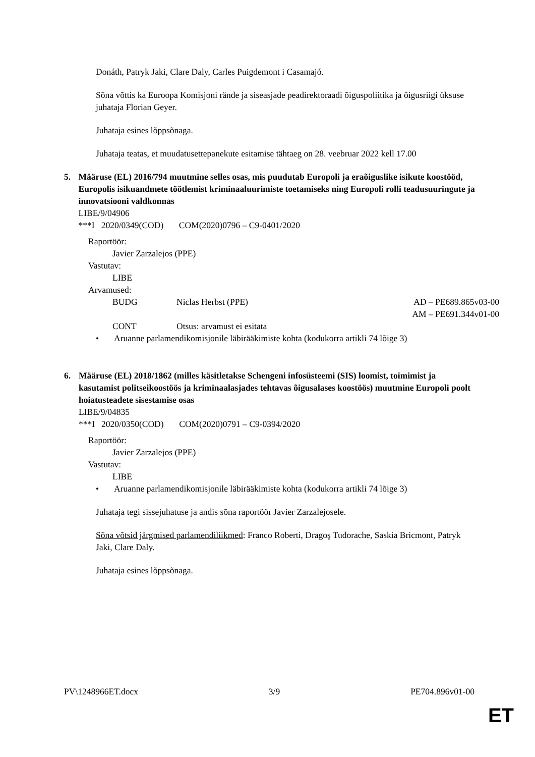Donáth, Patryk Jaki, Clare Daly, Carles Puigdemont i Casamajó.
Sõna võttis ka Euroopa Komisjoni rände ja siseasjade peadirektoraadi õiguspoliitika ja õigusriigi üksuse juhataja Florian Geyer.
Juhataja esines lõppsõnaga.
Juhataja teatas, et muudatusettepanekute esitamise tähtaeg on 28. veebruar 2022 kell 17.00
5. Määruse (EL) 2016/794 muutmine selles osas, mis puudutab Europoli ja eraõiguslike isikute koostööd, Europolis isikuandmete töötlemist kriminaaluurimiste toetamiseks ning Europoli rolli teadusuuringute ja innovatsiooni valdkonnas
LIBE/9/04906
***I 2020/0349(COD) COM(2020)0796 – C9-0401/2020
Raportöör:
Javier Zarzalejos (PPE)
Vastutav:
LIBE
Arvamused:
BUDG Niclas Herbst (PPE) AD – PE689.865v03-00
AM – PE691.344v01-00
CONT Otsus: arvamust ei esitata
• Aruanne parlamendikomisjonile läbirääkimiste kohta (kodukorra artikli 74 lõige 3)
6. Määruse (EL) 2018/1862 (milles käsitletakse Schengeni infosüsteemi (SIS) loomist, toimimist ja kasutamist politseikoostöös ja kriminaalasjades tehtavas õigusalases koostöös) muutmine Europoli poolt hoiatusteadete sisestamise osas
LIBE/9/04835
***I 2020/0350(COD) COM(2020)0791 – C9-0394/2020
Raportöör:
Javier Zarzalejos (PPE)
Vastutav:
LIBE
• Aruanne parlamendikomisjonile läbirääkimiste kohta (kodukorra artikli 74 lõige 3)
Juhataja tegi sissejuhatuse ja andis sõna raportöör Javier Zarzalejosele.
Sõna võtsid järgmised parlamendiliikmed: Franco Roberti, Dragoş Tudorache, Saskia Bricmont, Patryk Jaki, Clare Daly.
Juhataja esines lõppsõnaga.
PV\1248966ET.docx 3/9 PE704.896v01-00
ET